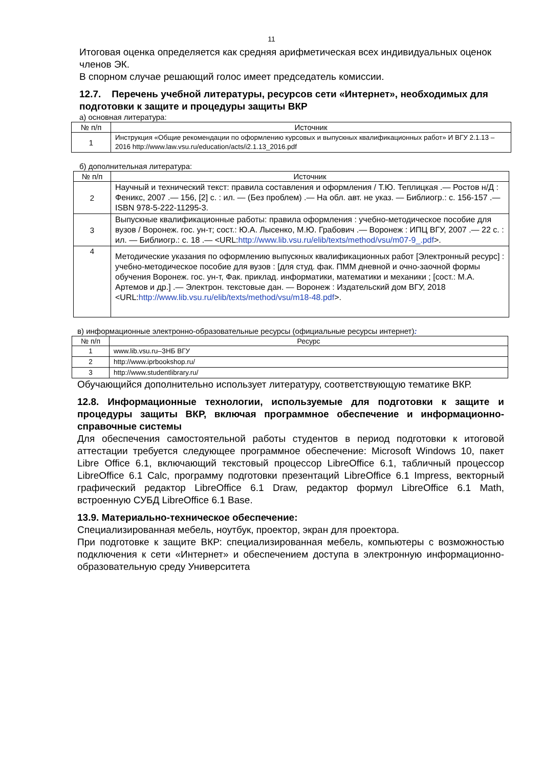11
Итоговая оценка определяется как средняя арифметическая всех индивидуальных оценок членов ЭК.
В спорном случае решающий голос имеет председатель комиссии.
12.7. Перечень учебной литературы, ресурсов сети «Интернет», необходимых для подготовки к защите и процедуры защиты ВКР
а) основная литература:
| № п/п | Источник |
| --- | --- |
| 1 | Инструкция «Общие рекомендации по оформлению курсовых и выпускных квалификационных работ» И ВГУ 2.1.13 – 2016 http://www.law.vsu.ru/education/acts/i2.1.13_2016.pdf |
б) дополнительная литература:
| № п/п | Источник |
| --- | --- |
| 2 | Научный и технический текст: правила составления и оформления / Т.Ю. Теплицкая .— Ростов н/Д : Феникс, 2007 .— 156, [2] с. : ил. — (Без проблем) .— На обл. авт. не указ. — Библиогр.: с. 156-157 .— ISBN 978-5-222-11295-3. |
| 3 | Выпускные квалификационные работы: правила оформления : учебно-методическое пособие для вузов / Воронеж. гос. ун-т; сост.: Ю.А. Лысенко, М.Ю. Грабович .— Воронеж : ИПЦ ВГУ, 2007 .— 22 с. : ил. — Библиогр.: с. 18 .— <URL: http://www.lib.vsu.ru/elib/texts/method/vsu/m07-9_.pdf >. |
| 4 | Методические указания по оформлению выпускных квалификационных работ [Электронный ресурс] : учебно-методическое пособие для вузов : [для студ. фак. ПММ дневной и очно-заочной формы обучения Воронеж. гос. ун-т, Фак. приклад. информатики, математики и механики ; [сост.: М.А. Артемов и др.] .— Электрон. текстовые дан. — Воронеж : Издательский дом ВГУ, 2018 <URL: http://www.lib.vsu.ru/elib/texts/method/vsu/m18-48.pdf >. |
в) информационные электронно-образовательные ресурсы (официальные ресурсы интернет):
| № п/п | Ресурс |
| --- | --- |
| 1 | www.lib.vsu.ru–ЗНБ ВГУ |
| 2 | http://www.iprbookshop.ru/ |
| 3 | http://www.studentlibrary.ru/ |
Обучающийся дополнительно использует литературу, соответствующую тематике ВКР.
12.8. Информационные технологии, используемые для подготовки к защите и процедуры защиты ВКР, включая программное обеспечение и информационно-справочные системы
Для обеспечения самостоятельной работы студентов в период подготовки к итоговой аттестации требуется следующее программное обеспечение: Microsoft Windows 10, пакет Libre Office 6.1, включающий текстовый процессор LibreOffice 6.1, табличный процессор LibreOffice 6.1 Calc, программу подготовки презентаций LibreOffice 6.1 Impress, векторный графический редактор LibreOffice 6.1 Draw, редактор формул LibreOffice 6.1 Math, встроенную СУБД LibreOffice 6.1 Base.
13.9. Материально-техническое обеспечение:
Специализированная мебель, ноутбук, проектор, экран для проектора.
При подготовке к защите ВКР: специализированная мебель, компьютеры с возможностью подключения к сети «Интернет» и обеспечением доступа в электронную информационно-образовательную среду Университета